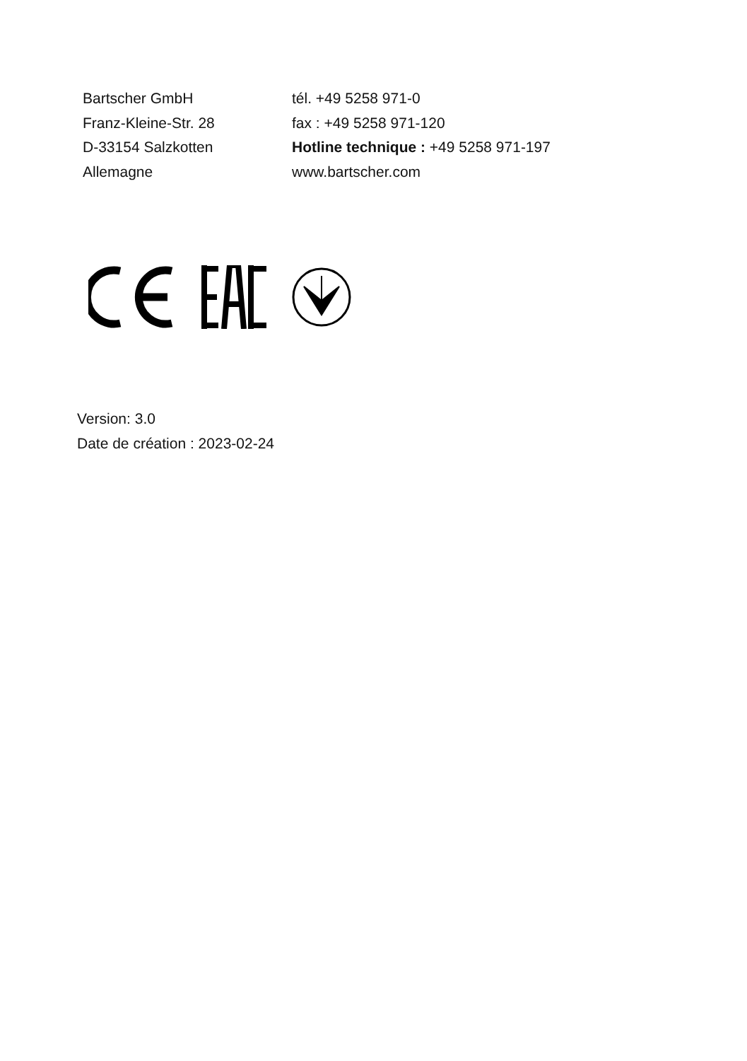Bartscher GmbH
Franz-Kleine-Str. 28
D-33154 Salzkotten
Allemagne
tél. +49 5258 971-0
fax : +49 5258 971-120
Hotline technique : +49 5258 971-197
www.bartscher.com
Version: 3.0
Date de création : 2023-02-24